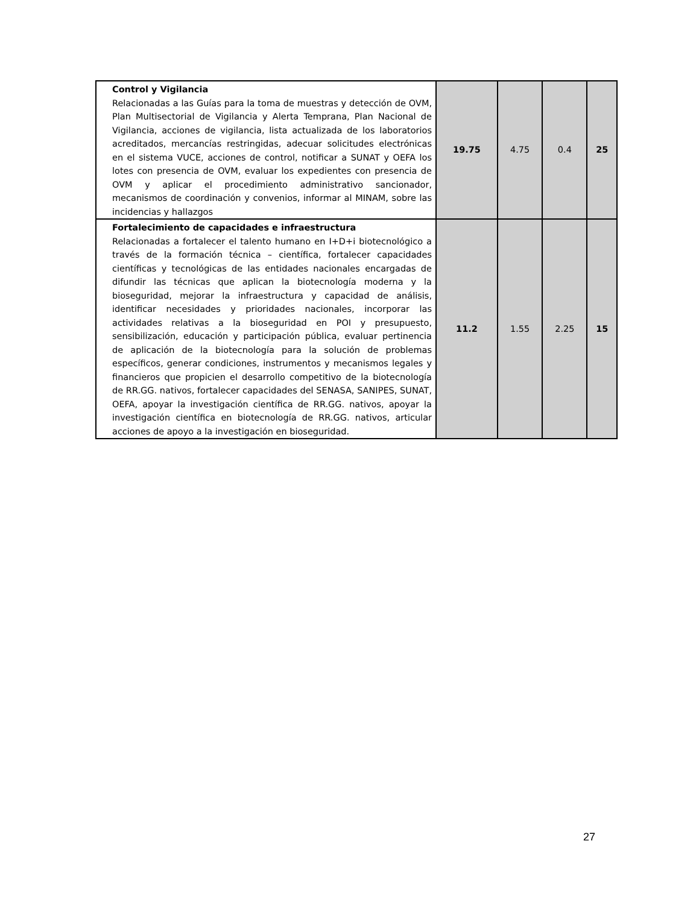| Control y Vigilancia Relacionadas a las Guías para la toma de muestras y detección de OVM, Plan Multisectorial de Vigilancia y Alerta Temprana, Plan Nacional de Vigilancia, acciones de vigilancia, lista actualizada de los laboratorios acreditados, mercancías restringidas, adecuar solicitudes electrónicas en el sistema VUCE, acciones de control, notificar a SUNAT y OEFA los lotes con presencia de OVM, evaluar los expedientes con presencia de OVM y aplicar el procedimiento administrativo sancionador, mecanismos de coordinación y convenios, informar al MINAM, sobre las incidencias y hallazgos | 19.75 | 4.75 | 0.4 | 25 |
| Fortalecimiento de capacidades e infraestructura Relacionadas a fortalecer el talento humano en I+D+i biotecnológico a través de la formación técnica – científica, fortalecer capacidades científicas y tecnológicas de las entidades nacionales encargadas de difundir las técnicas que aplican la biotecnología moderna y la bioseguridad, mejorar la infraestructura y capacidad de análisis, identificar necesidades y prioridades nacionales, incorporar las actividades relativas a la bioseguridad en POI y presupuesto, sensibilización, educación y participación pública, evaluar pertinencia de aplicación de la biotecnología para la solución de problemas específicos, generar condiciones, instrumentos y mecanismos legales y financieros que propicien el desarrollo competitivo de la biotecnología de RR.GG. nativos, fortalecer capacidades del SENASA, SANIPES, SUNAT, OEFA, apoyar la investigación científica de RR.GG. nativos, apoyar la investigación científica en biotecnología de RR.GG. nativos, articular acciones de apoyo a la investigación en bioseguridad. | 11.2 | 1.55 | 2.25 | 15 |
27